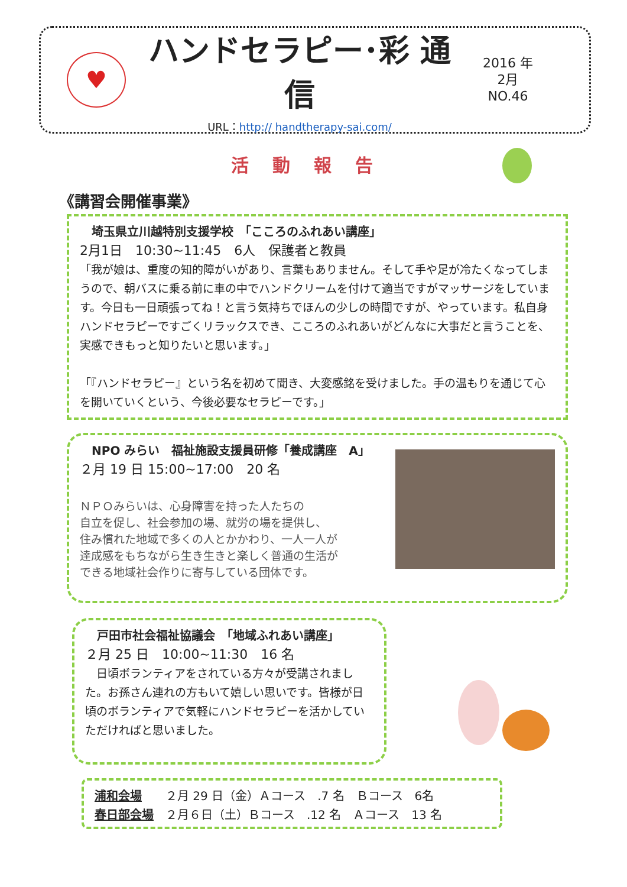♥
ハンドセラピー･彩 通信
URL：http:// handtherapy-sai.com/
2016 年
2月
NO.46
活動報告
《講習会開催事業》
　埼玉県立川越特別支援学校　「こころのふれあい講座」
2月1日　10:30~11:45　6人　保護者と教員
「我が娘は、重度の知的障がいがあり、言葉もありません。そして手や足が冷たくなってしまうので、朝バスに乗る前に車の中でハンドクリームを付けて適当ですがマッサージをしています。今日も一日頑張ってね！と言う気持ちでほんの少しの時間ですが、やっています。私自身ハンドセラピーですごくリラックスでき、こころのふれあいがどんなに大事だと言うことを、実感できもっと知りたいと思います。」
「『ハンドセラピー』という名を初めて聞き、大変感銘を受けました。手の温もりを通じて心を開いていくという、今後必要なセラピーです。」
　NPO みらい　福祉施設支援員研修「養成講座　A」
２月 19 日 15:00~17:00　20 名
ＮＰＯみらいは、心身障害を持った人たちの
自立を促し、社会参加の場、就労の場を提供し、
住み慣れた地域で多くの人とかかわり、一人一人が
達成感をもちながら生き生きと楽しく普通の生活が
できる地域社会作りに寄与している団体です。
　戸田市社会福祉協議会　「地域ふれあい講座」
２月 25 日　10:00~11:30　16 名
　日頃ボランティアをされている方々が受講されました。お孫さん連れの方もいて嬉しい思いです。皆様が日頃のボランティアで気軽にハンドセラピーを活かしていただければと思いました。
浦和会場　　２月 29 日（金）Ａコース　.7 名　Ｂコース　6名
春日部会場　２月６日（土）Ｂコース　.12 名　Ａコース　13 名